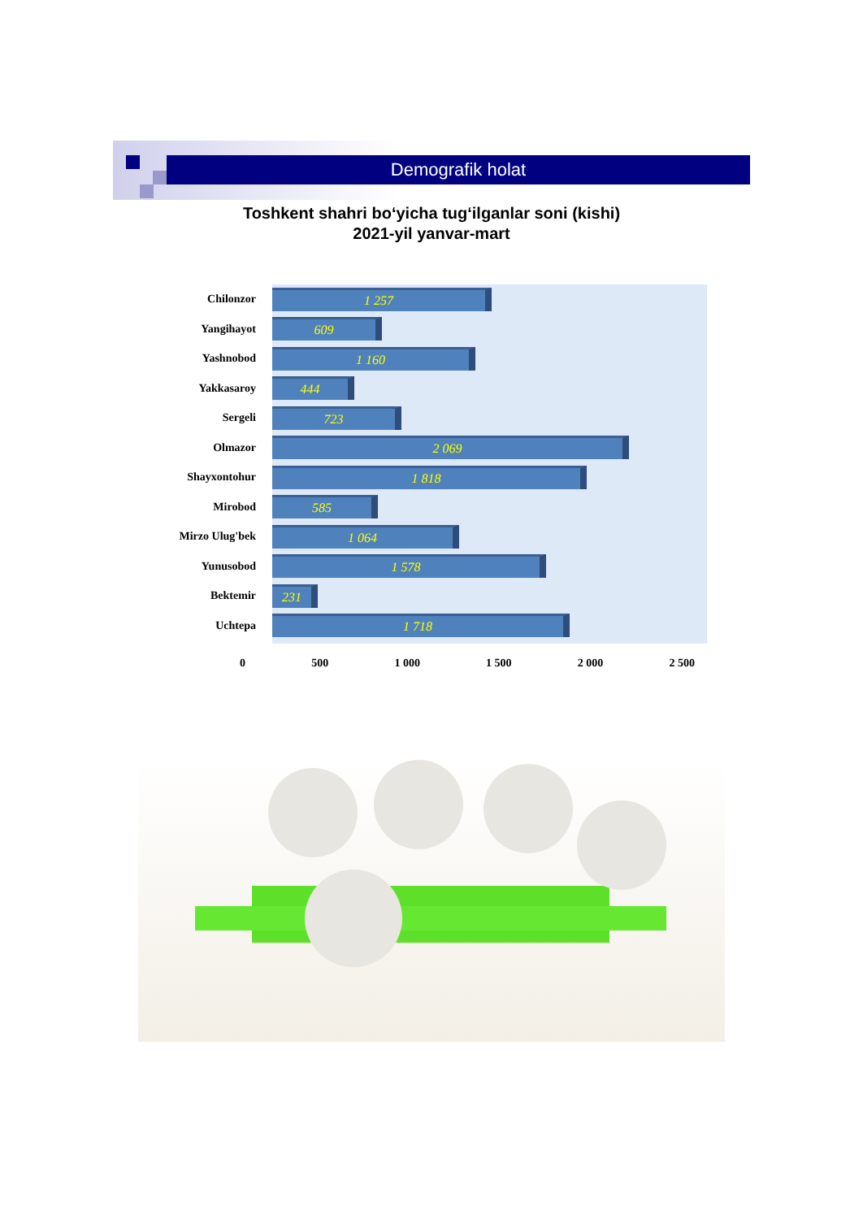Demografik holat
Toshkent shahri bo‘yicha tug‘ilganlar soni (kishi)
2021-yil yanvar-mart
Chilonzor
1 257
Yangihayot
609
Yashnobod
1 160
Yakkasaroy
444
Sergeli
723
Olmazor
2 069
Shayxontohur
1 818
Mirobod
585
Mirzo Ulug'bek
1 064
Yunusobod
1 578
Bektemir
231
Uchtepa
1 718
0 500 1 000 1 500 2 000 2 500